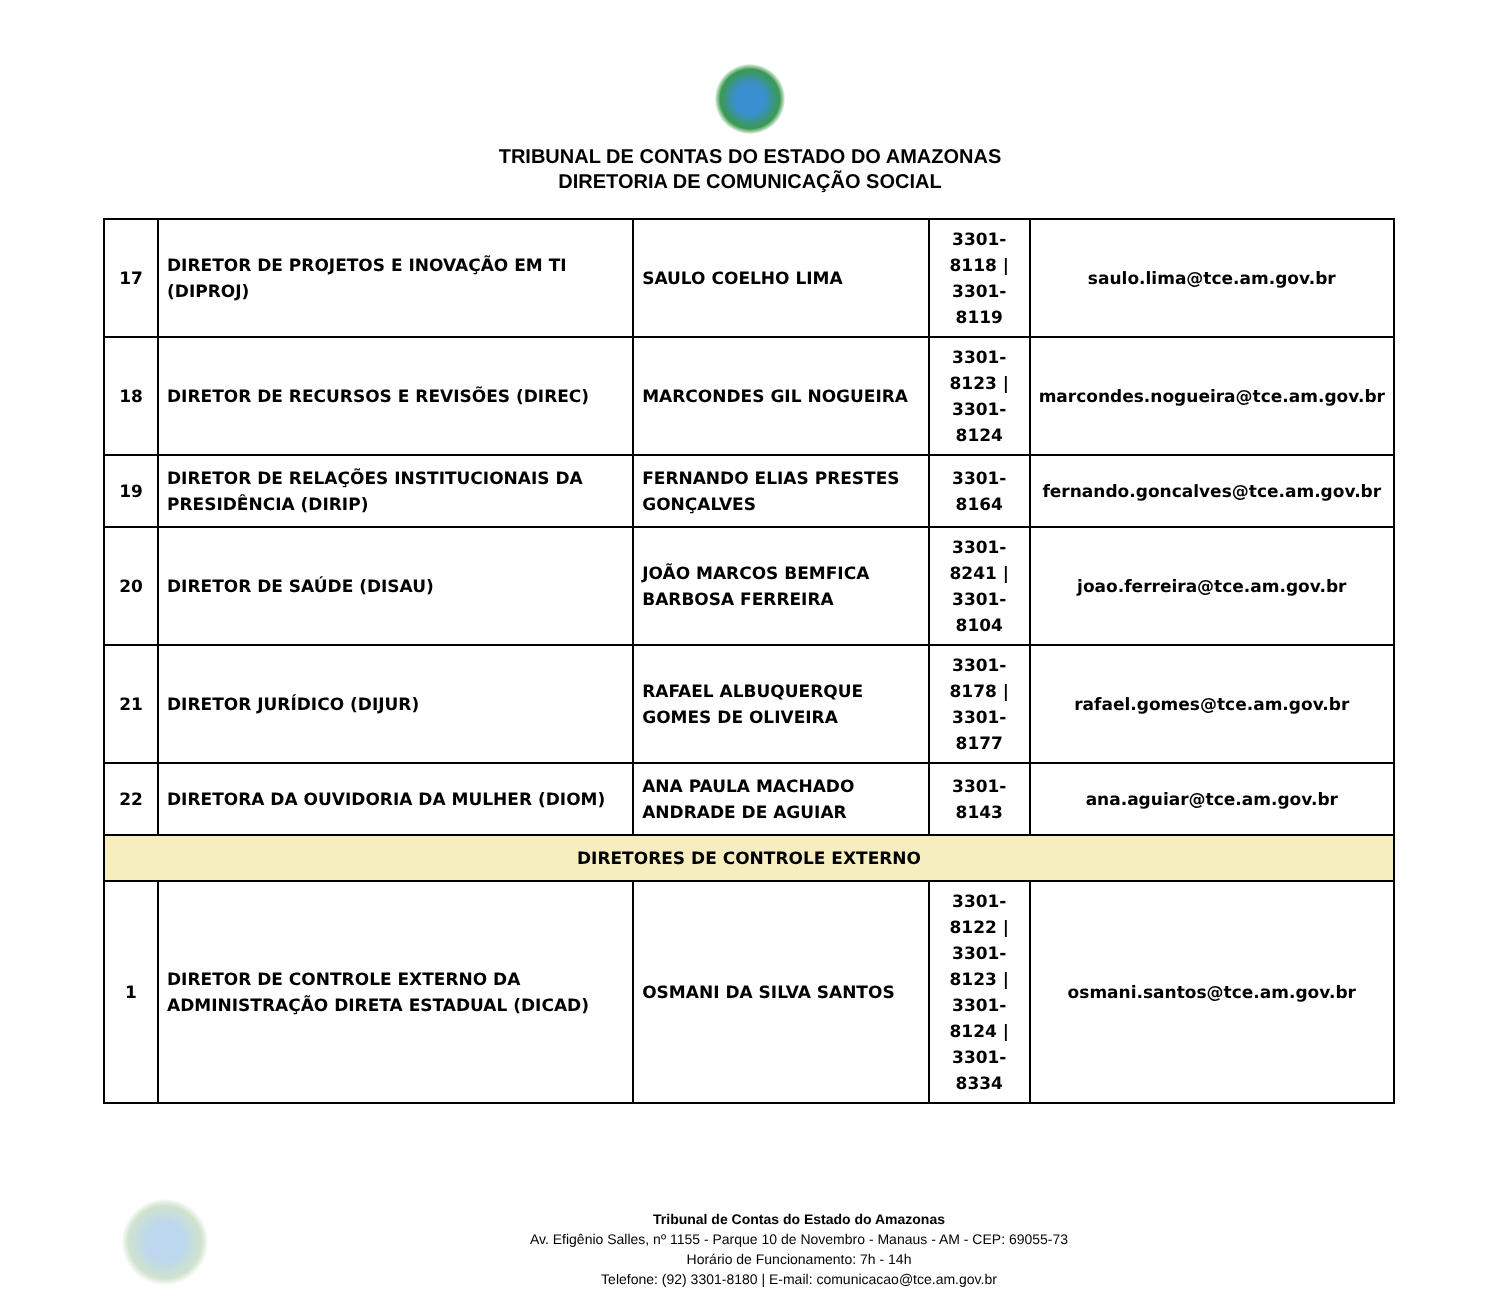TRIBUNAL DE CONTAS DO ESTADO DO AMAZONAS
DIRETORIA DE COMUNICAÇÃO SOCIAL
| 17 | DIRETOR DE PROJETOS E INOVAÇÃO EM TI (DIPROJ) | SAULO COELHO LIMA | 3301-8118 / 3301-8119 | saulo.lima@tce.am.gov.br |
| 18 | DIRETOR DE RECURSOS E REVISÕES (DIREC) | MARCONDES GIL NOGUEIRA | 3301-8123 / 3301-8124 | marcondes.nogueira@tce.am.gov.br |
| 19 | DIRETOR DE RELAÇÕES INSTITUCIONAIS DA PRESIDÊNCIA (DIRIP) | FERNANDO ELIAS PRESTES GONÇALVES | 3301-8164 | fernando.goncalves@tce.am.gov.br |
| 20 | DIRETOR DE SAÚDE (DISAU) | JOÃO MARCOS BEMFICA BARBOSA FERREIRA | 3301-8241 / 3301-8104 | joao.ferreira@tce.am.gov.br |
| 21 | DIRETOR JURÍDICO (DIJUR) | RAFAEL ALBUQUERQUE GOMES DE OLIVEIRA | 3301-8178 / 3301-8177 | rafael.gomes@tce.am.gov.br |
| 22 | DIRETORA DA OUVIDORIA DA MULHER (DIOM) | ANA PAULA MACHADO ANDRADE DE AGUIAR | 3301-8143 | ana.aguiar@tce.am.gov.br |
| DIRETORES DE CONTROLE EXTERNO | | | | |
| 1 | DIRETOR DE CONTROLE EXTERNO DA ADMINISTRAÇÃO DIRETA ESTADUAL (DICAD) | OSMANI DA SILVA SANTOS | 3301-8122 / 3301-8123 / 3301-8124 / 3301-8334 | osmani.santos@tce.am.gov.br |
Tribunal de Contas do Estado do Amazonas
Av. Efigênio Salles, nº 1155 - Parque 10 de Novembro - Manaus - AM - CEP: 69055-73
Horário de Funcionamento: 7h - 14h
Telefone: (92) 3301-8180 | E-mail: comunicacao@tce.am.gov.br